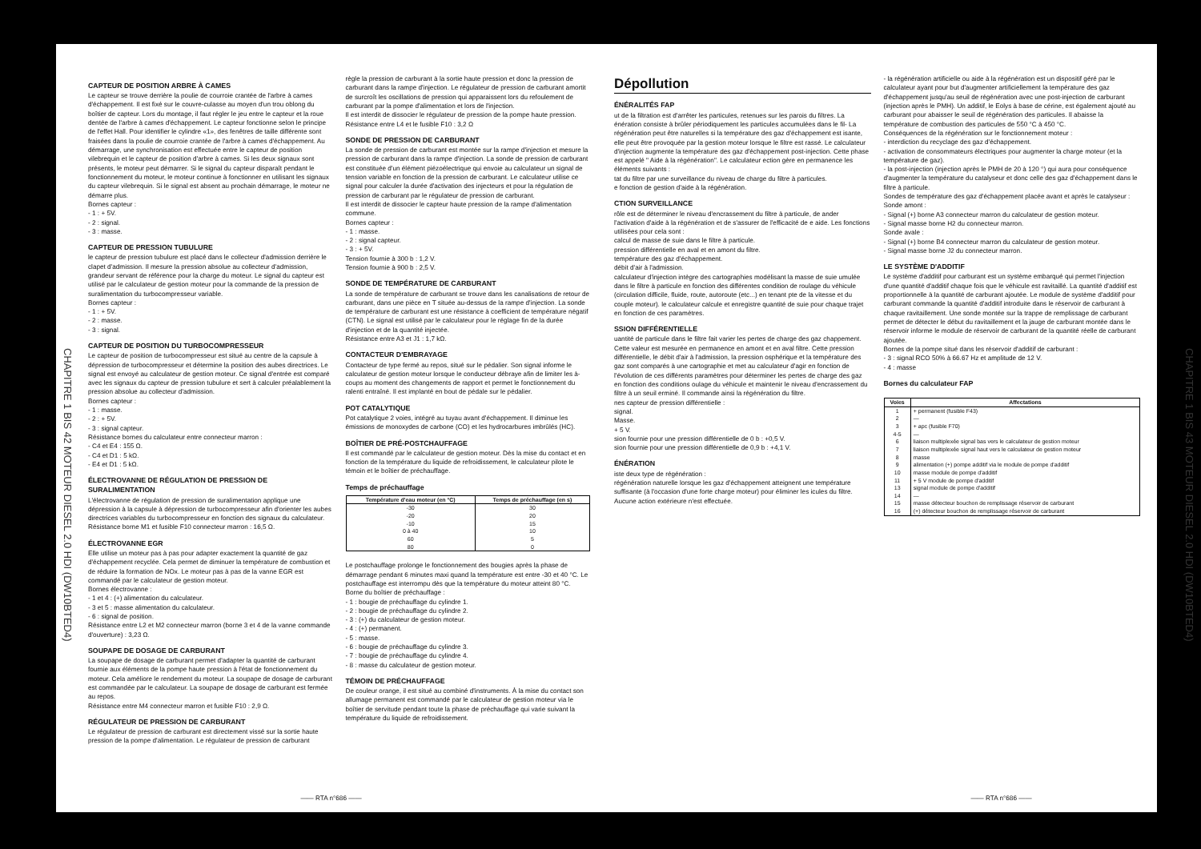CHAPITRE 1 BIS 42 MOTEUR DIESEL 2.0 HDI (DW10BTED4)
CAPTEUR DE POSITION ARBRE À CAMES
Le capteur se trouve derrière la poulie de courroie crantée de l'arbre à cames d'échappement. Il est fixé sur le couvre-culasse au moyen d'un trou oblong du boîtier de capteur. Lors du montage, il faut régler le jeu entre le capteur et la roue dentée de l'arbre à cames d'échappement. Le capteur fonctionne selon le principe de l'effet Hall. Pour identifier le cylindre «1», des fenêtres de taille différente sont fraisées dans la poulie de courroie crantée de l'arbre à cames d'échappement. Au démarrage, une synchronisation est effectuée entre le capteur de position vilebrequin et le capteur de position d'arbre à cames. Si les deux signaux sont présents, le moteur peut démarrer. Si le signal du capteur disparaît pendant le fonctionnement du moteur, le moteur continue à fonctionner en utilisant les signaux du capteur vilebrequin. Si le signal est absent au prochain démarrage, le moteur ne démarre plus.
Bornes capteur :
- 1 : + 5V.
- 2 : signal.
- 3 : masse.
CAPTEUR DE PRESSION TUBULURE
le capteur de pression tubulure est placé dans le collecteur d'admission derrière le clapet d'admission. Il mesure la pression absolue au collecteur d'admission, grandeur servant de référence pour la charge du moteur. Le signal du capteur est utilisé par le calculateur de gestion moteur pour la commande de la pression de suralimentation du turbocompresseur variable.
Bornes capteur :
- 1 : + 5V.
- 2 : masse.
- 3 : signal.
CAPTEUR DE POSITION DU TURBOCOMPRESSEUR
Le capteur de position de turbocompresseur est situé au centre de la capsule à dépression de turbocompresseur et détermine la position des aubes directrices. Le signal est envoyé au calculateur de gestion moteur. Ce signal d'entrée est comparé avec les signaux du capteur de pression tubulure et sert à calculer préalablement la pression absolue au collecteur d'admission.
Bornes capteur :
- 1 : masse.
- 2 : + 5V.
- 3 : signal capteur.
Résistance bornes du calculateur entre connecteur marron :
- C4 et E4 : 155 Ω.
- C4 et D1 : 5 kΩ.
- E4 et D1 : 5 kΩ.
ÉLECTROVANNE DE RÉGULATION DE PRESSION DE SURALIMENTATION
L'électrovanne de régulation de pression de suralimentation applique une dépression à la capsule à dépression de turbocompresseur afin d'orienter les aubes directrices variables du turbocompresseur en fonction des signaux du calculateur.
Résistance borne M1 et fusible F10 connecteur marron : 16,5 Ω.
ÉLECTROVANNE EGR
Elle utilise un moteur pas à pas pour adapter exactement la quantité de gaz d'échappement recyclée. Cela permet de diminuer la température de combustion et de réduire la formation de NOx. Le moteur pas à pas de la vanne EGR est commandé par le calculateur de gestion moteur.
Bornes électrovanne :
- 1 et 4 : (+) alimentation du calculateur.
- 3 et 5 : masse alimentation du calculateur.
- 6 : signal de position.
Résistance entre L2 et M2 connecteur marron (borne 3 et 4 de la vanne commande d'ouverture) : 3,23 Ω.
SOUPAPE DE DOSAGE DE CARBURANT
La soupape de dosage de carburant permet d'adapter la quantité de carburant fournie aux éléments de la pompe haute pression à l'état de fonctionnement du moteur. Cela améliore le rendement du moteur. La soupape de dosage de carburant est commandée par le calculateur. La soupape de dosage de carburant est fermée au repos.
Résistance entre M4 connecteur marron et fusible F10 : 2,9 Ω.
RÉGULATEUR DE PRESSION DE CARBURANT
Le régulateur de pression de carburant est directement vissé sur la sortie haute pression de la pompe d'alimentation. Le régulateur de pression de carburant
règle la pression de carburant à la sortie haute pression et donc la pression de carburant dans la rampe d'injection. Le régulateur de pression de carburant amortit de surcroît les oscillations de pression qui apparaissent lors du refoulement de carburant par la pompe d'alimentation et lors de l'injection.
Il est interdit de dissocier le régulateur de pression de la pompe haute pression.
Résistance entre L4 et le fusible F10 : 3,2 Ω
SONDE DE PRESSION DE CARBURANT
La sonde de pression de carburant est montée sur la rampe d'injection et mesure la pression de carburant dans la rampe d'injection. La sonde de pression de carburant est constituée d'un élément piézoélectrique qui envoie au calculateur un signal de tension variable en fonction de la pression de carburant. Le calculateur utilise ce signal pour calculer la durée d'activation des injecteurs et pour la régulation de pression de carburant par le régulateur de pression de carburant.
Il est interdit de dissocier le capteur haute pression de la rampe d'alimentation commune.
Bornes capteur :
- 1 : masse.
- 2 : signal capteur.
- 3 : + 5V.
Tension fournie à 300 b : 1,2 V.
Tension fournie à 900 b : 2,5 V.
SONDE DE TEMPÉRATURE DE CARBURANT
La sonde de température de carburant se trouve dans les canalisations de retour de carburant, dans une pièce en T située au-dessus de la rampe d'injection. La sonde de température de carburant est une résistance à coefficient de température négatif (CTN). Le signal est utilisé par le calculateur pour le réglage fin de la durée d'injection et de la quantité injectée.
Résistance entre A3 et J1 : 1,7 kΩ.
CONTACTEUR D'EMBRAYAGE
Contacteur de type fermé au repos, situé sur le pédalier. Son signal informe le calculateur de gestion moteur lorsque le conducteur débraye afin de limiter les à-coups au moment des changements de rapport et permet le fonctionnement du ralenti entraîné. Il est implanté en bout de pédale sur le pédalier.
POT CATALYTIQUE
Pot catalytique 2 voies, intégré au tuyau avant d'échappement. Il diminue les émissions de monoxydes de carbone (CO) et les hydrocarbures imbrûlés (HC).
BOÎTIER DE PRÉ-POSTCHAUFFAGE
Il est commandé par le calculateur de gestion moteur. Dès la mise du contact et en fonction de la température du liquide de refroidissement, le calculateur pilote le témoin et le boîtier de préchauffage.
Temps de préchauffage
| Température d'eau moteur (en °C) | Temps de préchauffage (en s) |
| --- | --- |
| -30 | 30 |
| -20 | 20 |
| -10 | 15 |
| 0 à 40 | 10 |
| 60 | 5 |
| 80 | 0 |
Le postchauffage prolonge le fonctionnement des bougies après la phase de démarrage pendant 6 minutes maxi quand la température est entre -30 et 40 °C. Le postchauffage est interrompu dès que la température du moteur atteint 80 °C.
Borne du boîtier de préchauffage :
- 1 : bougie de préchauffage du cylindre 1.
- 2 : bougie de préchauffage du cylindre 2.
- 3 : (+) du calculateur de gestion moteur.
- 4 : (+) permanent.
- 5 : masse.
- 6 : bougie de préchauffage du cylindre 3.
- 7 : bougie de préchauffage du cylindre 4.
- 8 : masse du calculateur de gestion moteur.
TÉMOIN DE PRÉCHAUFFAGE
De couleur orange, il est situé au combiné d'instruments. À la mise du contact son allumage permanent est commandé par le calculateur de gestion moteur via le boîtier de servitude pendant toute la phase de préchauffage qui varie suivant la température du liquide de refroidissement.
—— RTA n°686 ——
CHAPITRE 1 BIS 43 MOTEUR DIESEL 2.0 HDI (DW10BTED4)
Dépollution
ÉNÉRALITÉS FAP
ut de la filtration est d'arrêter les particules, retenues sur les parois du filtres. La énération consiste à brûler périodiquement les particules accumulées dans le fil- La régénération peut être naturelles si la température des gaz d'échappement est isante, elle peut être provoquée par la gestion moteur lorsque le filtre est rassé. Le calculateur d'injection augmente la température des gaz d'échappement post-injection. Cette phase est appelé " Aide à la régénération". Le calculateur ection gère en permanence les éléments suivants :
tat du filtre par une surveillance du niveau de charge du filtre à particules.
e fonction de gestion d'aide à la régénération.
CTION SURVEILLANCE
rôle est de déterminer le niveau d'encrassement du filtre à particule, de ander l'activation d'aide à la régénération et de s'assurer de l'efficacité de e aide. Les fonctions utilisées pour cela sont :
calcul de masse de suie dans le filtre à particule.
pression différentielle en aval et en amont du filtre.
température des gaz d'échappement.
débit d'air à l'admission.
calculateur d'injection intègre des cartographies modélisant la masse de suie umulée dans le filtre à particule en fonction des différentes condition de roulage du véhicule (circulation difficile, fluide, route, autoroute (etc...) en tenant pte de la vitesse et du couple moteur). le calculateur calcule et enregistre quantité de suie pour chaque trajet en fonction de ces paramètres.
SSION DIFFÉRENTIELLE
uantité de particule dans le filtre fait varier les pertes de charge des gaz chappement. Cette valeur est mesurée en permanence en amont et en aval filtre. Cette pression différentielle, le débit d'air à l'admission, la pression osphérique et la température des gaz sont comparés à une cartographie et met au calculateur d'agir en fonction de l'évolution de ces différents paramètres pour déterminer les pertes de charge des gaz en fonction des conditions oulage du véhicule et maintenir le niveau d'encrassement du filtre à un seuil erminé. Il commande ainsi la régénération du filtre.
nes capteur de pression différentielle :
signal.
Masse.
+ 5 V.
sion fournie pour une pression différentielle de 0 b : +0,5 V.
sion fournie pour une pression différentielle de 0,9 b : +4,1 V.
ÉNÉRATION
iste deux type de régénération :
régénération naturelle lorsque les gaz d'échappement atteignent une température suffisante (à l'occasion d'une forte charge moteur) pour éliminer les icules du filtre. Aucune action extérieure n'est effectuée.
- la régénération artificielle ou aide à la régénération est un dispositif géré par le calculateur ayant pour but d'augmenter artificiellement la température des gaz d'échappement jusqu'au seuil de régénération avec une post-injection de carburant (injection après le PMH). Un additif, le Eolys à base de cérine, est également ajouté au carburant pour abaisser le seuil de régénération des particules. Il abaisse la température de combustion des particules de 550 °C à 450 °C.
Conséquences de la régénération sur le fonctionnement moteur :
- interdiction du recyclage des gaz d'échappement.
- activation de consommateurs électriques pour augmenter la charge moteur (et la température de gaz).
- la post-injection (injection après le PMH de 20 à 120 °) qui aura pour conséquence d'augmenter la température du catalyseur et donc celle des gaz d'échappement dans le filtre à particule.
Sondes de température des gaz d'échappement placée avant et après le catalyseur :
Sonde amont :
- Signal (+) borne A3 connecteur marron du calculateur de gestion moteur.
- Signal masse borne H2 du connecteur marron.
Sonde avale :
- Signal (+) borne B4 connecteur marron du calculateur de gestion moteur.
- Signal masse borne J2 du connecteur marron.
LE SYSTÈME D'ADDITIF
Le système d'additif pour carburant est un système embarqué qui permet l'injection d'une quantité d'additif chaque fois que le véhicule est ravitaillé. La quantité d'additif est proportionnelle à la quantité de carburant ajoutée. Le module de système d'additif pour carburant commande la quantité d'additif introduite dans le réservoir de carburant à chaque ravitaillement. Une sonde montée sur la trappe de remplissage de carburant permet de détecter le début du ravitaillement et la jauge de carburant montée dans le réservoir informe le module de réservoir de carburant de la quantité réelle de carburant ajoutée.
Bornes de la pompe situé dans les réservoir d'additif de carburant :
- 3 : signal RCO 50% à 66.67 Hz et amplitude de 12 V.
- 4 : masse
Bornes du calculateur FAP
| Voies | Affectations |
| --- | --- |
| 1 | + permanent (fusible F43) |
| 2 | — |
| 3 | + apc (fusible F70) |
| 4-5 | — |
| 6 | liaison multiplexée signal bas vers le calculateur de gestion moteur |
| 7 | liaison multiplexée signal haut vers le calculateur de gestion moteur |
| 8 | masse |
| 9 | alimentation (+) pompe additif via le module de pompe d'additif |
| 10 | masse module de pompe d'additif |
| 11 | + 5 V module de pompe d'additif |
| 13 | signal module de pompe d'additif |
| 14 | — |
| 15 | masse détecteur bouchon de remplissage réservoir de carburant |
| 16 | (+) détecteur bouchon de remplissage réservoir de carburant |
—— RTA n°686 ——